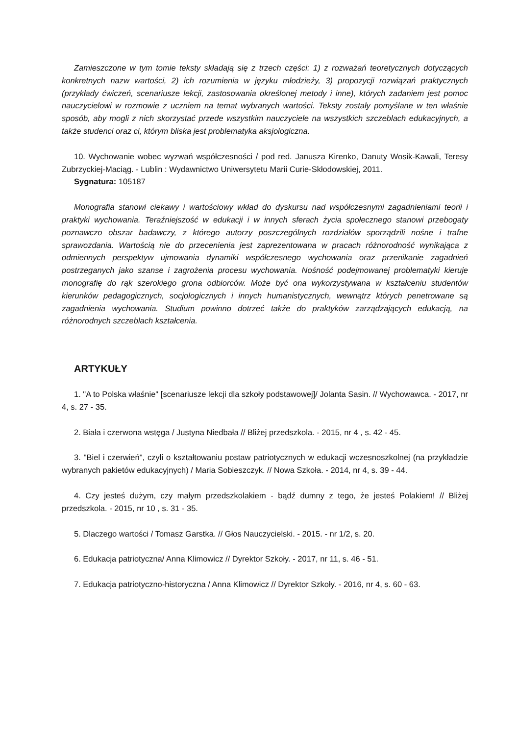Zamieszczone w tym tomie teksty składają się z trzech części: 1) z rozważań teoretycznych dotyczących konkretnych nazw wartości, 2) ich rozumienia w języku młodzieży, 3) propozycji rozwiązań praktycznych (przykłady ćwiczeń, scenariusze lekcji, zastosowania określonej metody i inne), których zadaniem jest pomoc nauczycielowi w rozmowie z uczniem na temat wybranych wartości. Teksty zostały pomyślane w ten właśnie sposób, aby mogli z nich skorzystać przede wszystkim nauczyciele na wszystkich szczeblach edukacyjnych, a także studenci oraz ci, którym bliska jest problematyka aksjologiczna.
10. Wychowanie wobec wyzwań współczesności / pod red. Janusza Kirenko, Danuty Wosik-Kawali, Teresy Zubrzyckiej-Maciąg. - Lublin : Wydawnictwo Uniwersytetu Marii Curie-Skłodowskiej, 2011.
Sygnatura: 105187
Monografia stanowi ciekawy i wartościowy wkład do dyskursu nad współczesnymi zagadnieniami teorii i praktyki wychowania. Teraźniejszość w edukacji i w innych sferach życia społecznego stanowi przebogaty poznawczo obszar badawczy, z którego autorzy poszczególnych rozdziałów sporządzili nośne i trafne sprawozdania. Wartością nie do przecenienia jest zaprezentowana w pracach różnorodność wynikająca z odmiennych perspektyw ujmowania dynamiki współczesnego wychowania oraz przenikanie zagadnień postrzeganych jako szanse i zagrożenia procesu wychowania. Nośność podejmowanej problematyki kieruje monografię do rąk szerokiego grona odbiorców. Może być ona wykorzystywana w kształceniu studentów kierunków pedagogicznych, socjologicznych i innych humanistycznych, wewnątrz których penetrowane są zagadnienia wychowania. Studium powinno dotrzeć także do praktyków zarządzających edukacją, na różnorodnych szczeblach kształcenia.
ARTYKUŁY
1. "A to Polska właśnie" [scenariusze lekcji dla szkoły podstawowej]/ Jolanta Sasin. // Wychowawca. - 2017, nr 4, s. 27 - 35.
2. Biała i czerwona wstęga / Justyna Niedbała // Bliżej przedszkola. - 2015, nr 4 , s. 42 - 45.
3. "Biel i czerwień", czyli o kształtowaniu postaw patriotycznych w edukacji wczesnoszkolnej (na przykładzie wybranych pakietów edukacyjnych) / Maria Sobieszczyk. // Nowa Szkoła. - 2014, nr 4, s. 39 - 44.
4. Czy jesteś dużym, czy małym przedszkolakiem - bądź dumny z tego, że jesteś Polakiem! // Bliżej przedszkola. - 2015, nr 10 , s. 31 - 35.
5. Dlaczego wartości / Tomasz Garstka. // Głos Nauczycielski. - 2015. - nr 1/2, s. 20.
6. Edukacja patriotyczna/ Anna Klimowicz // Dyrektor Szkoły. - 2017, nr 11, s. 46 - 51.
7. Edukacja patriotyczno-historyczna / Anna Klimowicz // Dyrektor Szkoły. - 2016, nr 4, s. 60 - 63.